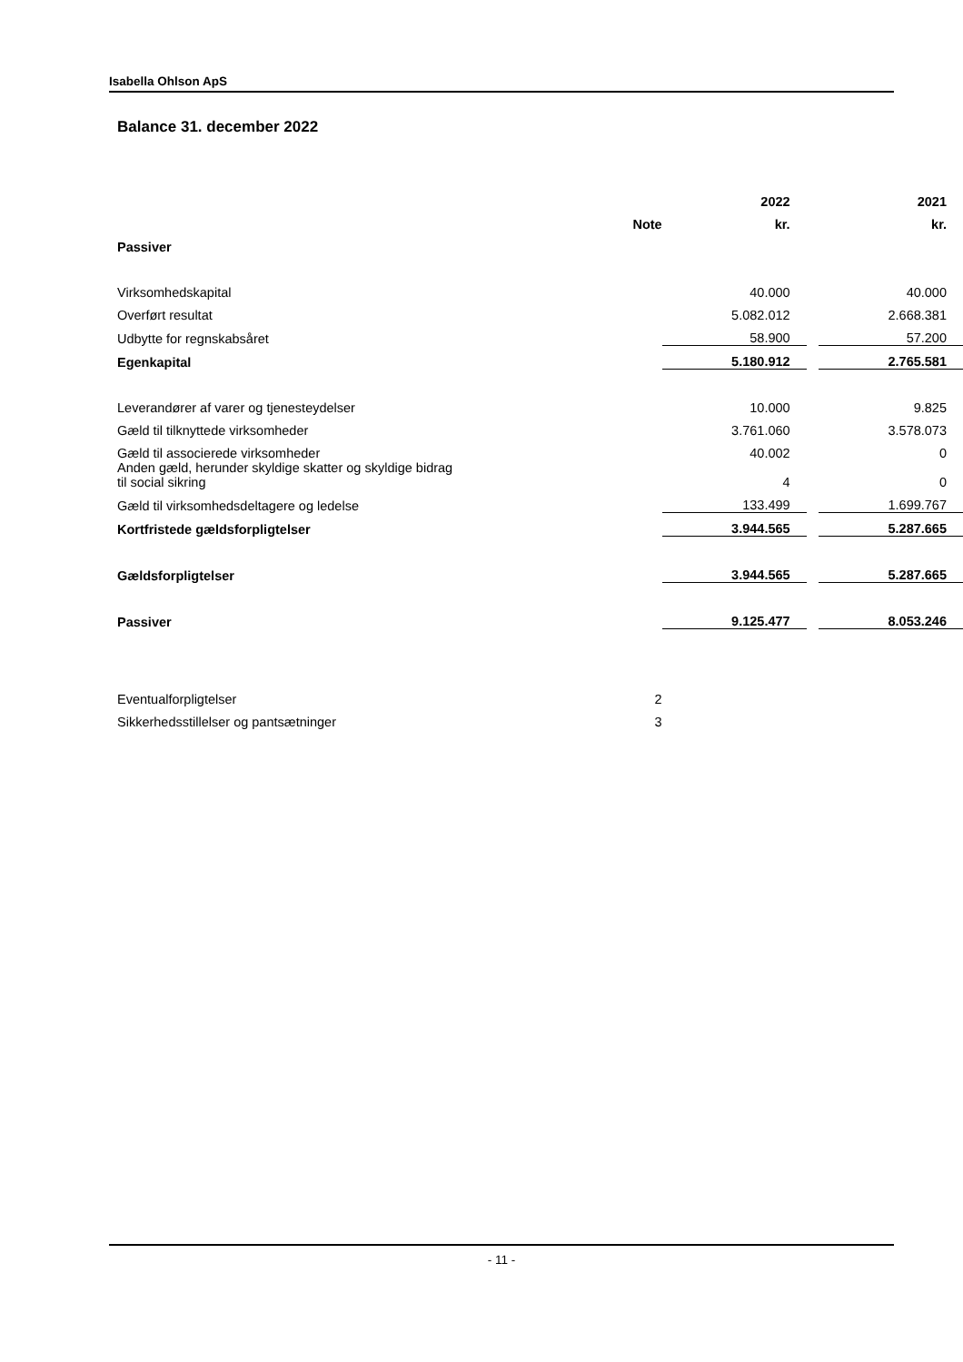Isabella Ohlson ApS
Balance 31. december 2022
| | | 2022 | | 2021 |
| --- | --- | --- | --- | --- |
| | Note | kr. | | kr. |
| Passiver | | | | |
| Virksomhedskapital | | 40.000 | | 40.000 |
| Overført resultat | | 5.082.012 | | 2.668.381 |
| Udbytte for regnskabsåret | | 58.900 | | 57.200 |
| Egenkapital | | 5.180.912 | | 2.765.581 |
| Leverandører af varer og tjenesteydelser | | 10.000 | | 9.825 |
| Gæld til tilknyttede virksomheder | | 3.761.060 | | 3.578.073 |
| Gæld til associerede virksomheder | | 40.002 | | 0 |
| Anden gæld, herunder skyldige skatter og skyldige bidrag til social sikring | | 4 | | 0 |
| Gæld til virksomhedsdeltagere og ledelse | | 133.499 | | 1.699.767 |
| Kortfristede gældsforpligtelser | | 3.944.565 | | 5.287.665 |
| Gældsforpligtelser | | 3.944.565 | | 5.287.665 |
| Passiver | | 9.125.477 | | 8.053.246 |
| Eventualforpligtelser | 2 | | | |
| Sikkerhedsstillelser og pantsætninger | 3 | | | |
- 11 -